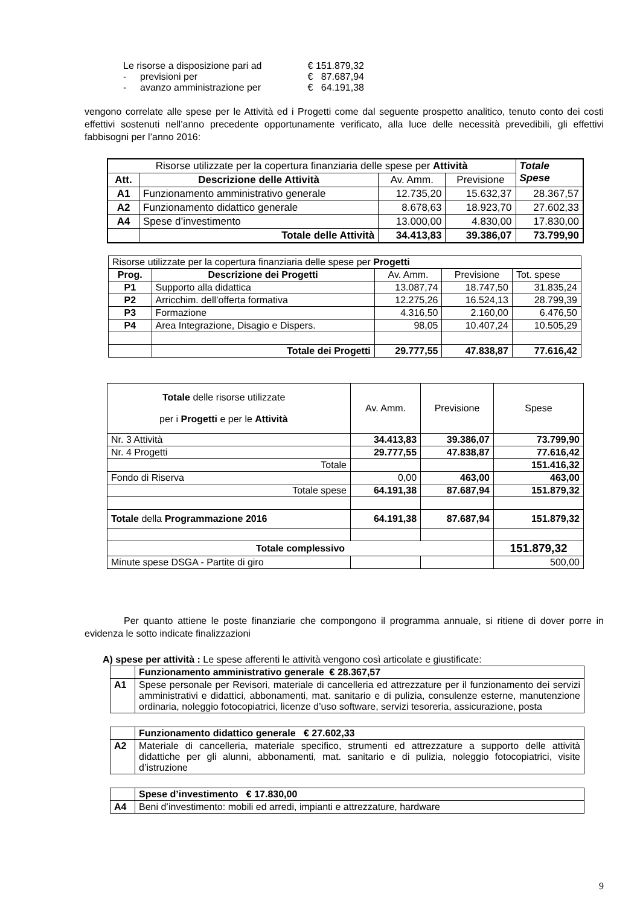| Le risorse a disposizione pari ad | | € 151.879,32 |
| - | previsioni per | € 87.687,94 |
| - | avanzo amministrazione per | € 64.191,38 |
vengono correlate alle spese per le Attività ed i Progetti come dal seguente prospetto analitico, tenuto conto dei costi effettivi sostenuti nell’anno precedente opportunamente verificato, alla luce delle necessità prevedibili, gli effettivi fabbisogni per l’anno 2016:
| Risorse utilizzate per la copertura finanziaria delle spese per Attività | | | | Totale Spese |
| Att. | Descrizione delle Attività | Av. Amm. | Previsione | |
| A1 | Funzionamento amministrativo generale | 12.735,20 | 15.632,37 | 28.367,57 |
| A2 | Funzionamento didattico generale | 8.678,63 | 18.923,70 | 27.602,33 |
| A4 | Spese d’investimento | 13.000,00 | 4.830,00 | 17.830,00 |
| | Totale delle Attività | 34.413,83 | 39.386,07 | 73.799,90 |
| Risorse utilizzate per la copertura finanziaria delle spese per Progetti | | | | |
| Prog. | Descrizione dei Progetti | Av. Amm. | Previsione | Tot. spese |
| P1 | Supporto alla didattica | 13.087,74 | 18.747,50 | 31.835,24 |
| P2 | Arricchim. dell’offerta formativa | 12.275,26 | 16.524,13 | 28.799,39 |
| P3 | Formazione | 4.316,50 | 2.160,00 | 6.476,50 |
| P4 | Area Integrazione, Disagio e Dispers. | 98,05 | 10.407,24 | 10.505,29 |
| | Totale dei Progetti | 29.777,55 | 47.838,87 | 77.616,42 |
| Totale delle risorse utilizzate per i Progetti e per le Attività | Av. Amm. | Previsione | Spese |
| Nr. 3 Attività | 34.413,83 | 39.386,07 | 73.799,90 |
| Nr. 4 Progetti | 29.777,55 | 47.838,87 | 77.616,42 |
| Totale | | | 151.416,32 |
| Fondo di Riserva | 0,00 | 463,00 | 463,00 |
| Totale spese | 64.191,38 | 87.687,94 | 151.879,32 |
| Totale della Programmazione 2016 | 64.191,38 | 87.687,94 | 151.879,32 |
| Totale complessivo | | | 151.879,32 |
| Minute spese DSGA - Partite di giro | | | 500,00 |
Per quanto attiene le poste finanziarie che compongono il programma annuale, si ritiene di dover porre in evidenza le sotto indicate finalizzazioni
A) spese per attività : Le spese afferenti le attività vengono così articolate e giustificate:
| | Funzionamento amministrativo generale € 28.367,57 |
| A1 | Spese personale per Revisori, materiale di cancelleria ed attrezzature per il funzionamento dei servizi amministrativi e didattici, abbonamenti, mat. sanitario e di pulizia, consulenze esterne, manutenzione ordinaria, noleggio fotocopiatrici, licenze d’uso software, servizi tesoreria, assicurazione, posta |
| | Funzionamento didattico generale € 27.602,33 |
| A2 | Materiale di cancelleria, materiale specifico, strumenti ed attrezzature a supporto delle attività didattiche per gli alunni, abbonamenti, mat. sanitario e di pulizia, noleggio fotocopiatrici, visite d’istruzione |
| | Spese d’investimento € 17.830,00 |
| A4 | Beni d’investimento: mobili ed arredi, impianti e attrezzature, hardware |
9